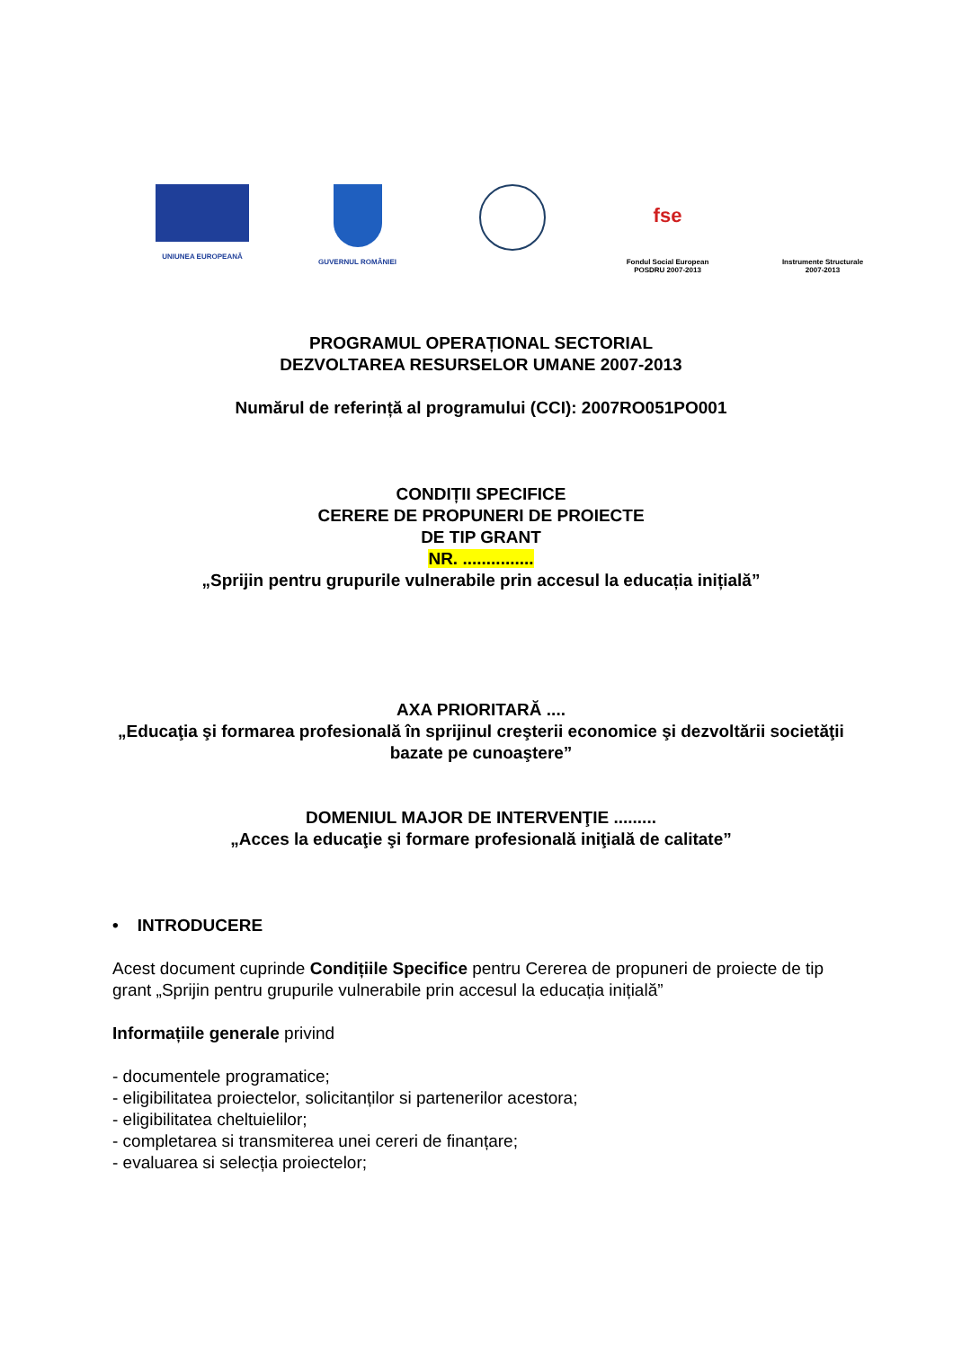UNIUNEA EUROPEANĂ GUVERNUL ROMÂNIEI
fse
Fondul Social European
POSDRU 2007-2013
Instrumente Structurale
2007-2013
PROGRAMUL OPERAȚIONAL SECTORIAL
DEZVOLTAREA RESURSELOR UMANE 2007-2013
Numărul de referință al programului (CCI): 2007RO051PO001
CONDIȚII SPECIFICE
CERERE DE PROPUNERI DE PROIECTE
DE TIP GRANT
NR. ...............
„Sprijin pentru grupurile vulnerabile prin accesul la educația inițială”
AXA PRIORITARĂ ....
„Educaţia şi formarea profesională în sprijinul creşterii economice şi dezvoltării societăţii bazate pe cunoaştere”
DOMENIUL MAJOR DE INTERVENŢIE .........
„Acces la educaţie şi formare profesională iniţială de calitate”
• INTRODUCERE
Acest document cuprinde Condițiile Specifice pentru Cererea de propuneri de proiecte de tip grant „Sprijin pentru grupurile vulnerabile prin accesul la educația inițială”
Informațiile generale privind
- documentele programatice;
- eligibilitatea proiectelor, solicitanților si partenerilor acestora;
- eligibilitatea cheltuielilor;
- completarea si transmiterea unei cereri de finanțare;
- evaluarea si selecția proiectelor;